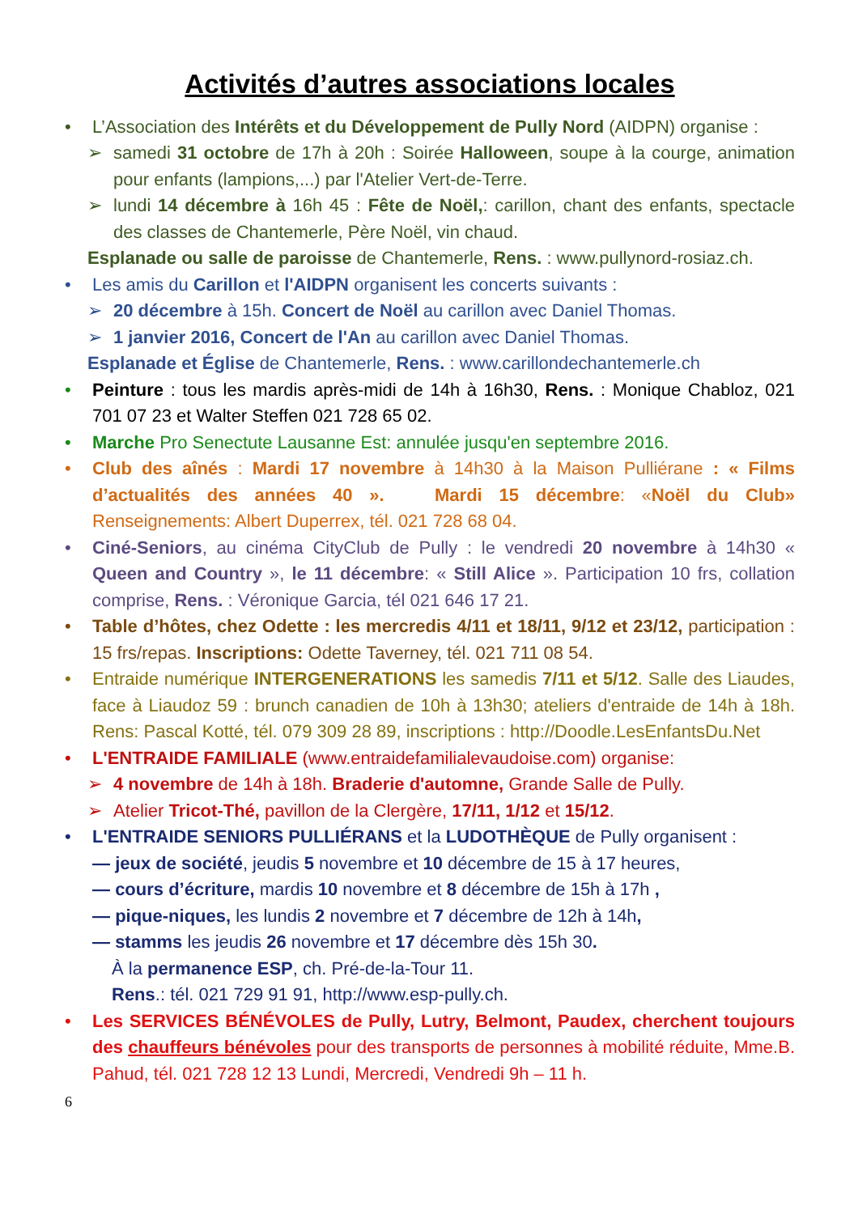Activités d’autres associations locales
• L’Association des Intérêts et du Développement de Pully Nord (AIDPN) organise :
➢ samedi 31 octobre de 17h à 20h : Soirée Halloween, soupe à la courge, animation pour enfants (lampions,...) par l'Atelier Vert-de-Terre.
➢ lundi 14 décembre à 16h 45 : Fête de Noël,: carillon, chant des enfants, spectacle des classes de Chantemerle, Père Noël, vin chaud.
Esplanade ou salle de paroisse de Chantemerle, Rens. : www.pullynord-rosiaz.ch.
• Les amis du Carillon et l'AIDPN organisent les concerts suivants :
➢ 20 décembre à 15h. Concert de Noël au carillon avec Daniel Thomas.
➢ 1 janvier 2016, Concert de l'An au carillon avec Daniel Thomas.
Esplanade et Église de Chantemerle, Rens. : www.carillondechantemerle.ch
• Peinture : tous les mardis après-midi de 14h à 16h30, Rens. : Monique Chabloz, 021 701 07 23 et Walter Steffen 021 728 65 02.
• Marche Pro Senectute Lausanne Est: annulée jusqu'en septembre 2016.
• Club des aînés : Mardi 17 novembre à 14h30 à la Maison Pulliérane : « Films d’actualités des années 40 ». Mardi 15 décembre: «Noël du Club» Renseignements: Albert Duperrex, tél. 021 728 68 04.
• Ciné-Seniors, au cinéma CityClub de Pully : le vendredi 20 novembre à 14h30 « Queen and Country », le 11 décembre: « Still Alice ». Participation 10 frs, collation comprise, Rens. : Véronique Garcia, tél 021 646 17 21.
• Table d’hôtes, chez Odette : les mercredis 4/11 et 18/11, 9/12 et 23/12, participation : 15 frs/repas. Inscriptions: Odette Taverney, tél. 021 711 08 54.
• Entraide numérique INTERGENERATIONS les samedis 7/11 et 5/12. Salle des Liaudes, face à Liaudoz 59 : brunch canadien de 10h à 13h30; ateliers d'entraide de 14h à 18h. Rens: Pascal Kotté, tél. 079 309 28 89, inscriptions : http://Doodle.LesEnfantsDu.Net
• L'ENTRAIDE FAMILIALE (www.entraidefamilialevaudoise.com) organise:
➢ 4 novembre de 14h à 18h. Braderie d'automne, Grande Salle de Pully.
➢ Atelier Tricot-Thé, pavillon de la Clergère, 17/11, 1/12 et 15/12.
• L'ENTRAIDE SENIORS PULLIÉRANS et la LUDOTHÈQUE de Pully organisent :
— jeux de société, jeudis 5 novembre et 10 décembre de 15 à 17 heures,
— cours d’écriture, mardis 10 novembre et 8 décembre de 15h à 17h ,
— pique-niques, les lundis 2 novembre et 7 décembre de 12h à 14h,
— stamms les jeudis 26 novembre et 17 décembre dès 15h 30.
À la permanence ESP, ch. Pré-de-la-Tour 11.
Rens.: tél. 021 729 91 91, http://www.esp-pully.ch.
• Les SERVICES BÉNÉVOLES de Pully, Lutry, Belmont, Paudex, cherchent toujours des chauffeurs bénévoles pour des transports de personnes à mobilité réduite, Mme.B. Pahud, tél. 021 728 12 13 Lundi, Mercredi, Vendredi 9h – 11 h.
6